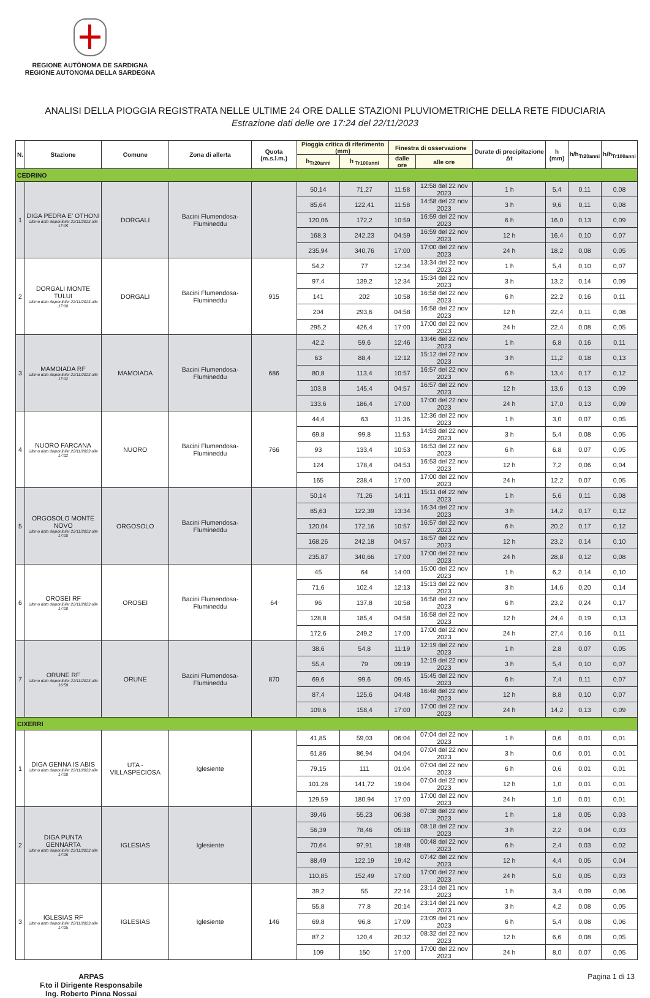REGIONE AUTÒNOMA DE SARDIGNA
REGIONE AUTONOMA DELLA SARDEGNA
ANALISI DELLA PIOGGIA REGISTRATA NELLE ULTIME 24 ORE DALLE STAZIONI PLUVIOMETRICHE DELLA RETE FIDUCIARIA
Estrazione dati delle ore 17:24 del 22/11/2023
| N. | Stazione | Comune | Zona di allerta | Quota (m.s.l.m.) | Pioggia critica di riferimento (mm) | | Finestra di osservazione | | Durate di precipitazione Δt | h (mm) | h/h<sub>Tr20anni</sub> | h/h<sub>Tr100anni</sub> |
| --- | --- | --- | --- | --- | --- | --- | --- | --- | --- | --- | --- | --- |
| | | | | | h<sub>Tr20anni</sub> | h <sub>Tr100anni</sub> | dalle ore | alle ore | | | | |
| CEDRINO | | | | | | | | | | | | |
| 1 | DIGA PEDRA E' OTHONI Ultimo dato disponibile: 22/11/2023 alle 17:05 | DORGALI | Bacini Flumendosa-Flumineddu | | 50,14 | 71,27 | 11:58 | 12:58 del 22 nov 2023 | 1 h | 5,4 | 0,11 | 0,08 |
| | | | | | 85,64 | 122,41 | 11:58 | 14:58 del 22 nov 2023 | 3 h | 9,6 | 0,11 | 0,08 |
| | | | | | 120,06 | 172,2 | 10:59 | 16:59 del 22 nov 2023 | 6 h | 16,0 | 0,13 | 0,09 |
| | | | | | 168,3 | 242,23 | 04:59 | 16:59 del 22 nov 2023 | 12 h | 16,4 | 0,10 | 0,07 |
| | | | | | 235,94 | 340,76 | 17:00 | 17:00 del 22 nov 2023 | 24 h | 18,2 | 0,08 | 0,05 |
| 2 | DORGALI MONTE TULUI Ultimo dato disponibile: 22/11/2023 alle 17:00 | DORGALI | Bacini Flumendosa-Flumineddu | 915 | 54,2 | 77 | 12:34 | 13:34 del 22 nov 2023 | 1 h | 5,4 | 0,10 | 0,07 |
| | | | | | 97,4 | 139,2 | 12:34 | 15:34 del 22 nov 2023 | 3 h | 13,2 | 0,14 | 0,09 |
| | | | | | 141 | 202 | 10:58 | 16:58 del 22 nov 2023 | 6 h | 22,2 | 0,16 | 0,11 |
| | | | | | 204 | 293,6 | 04:58 | 16:58 del 22 nov 2023 | 12 h | 22,4 | 0,11 | 0,08 |
| | | | | | 295,2 | 426,4 | 17:00 | 17:00 del 22 nov 2023 | 24 h | 22,4 | 0,08 | 0,05 |
| 3 | MAMOIADA RF Ultimo dato disponibile: 22/11/2023 alle 17:02 | MAMOIADA | Bacini Flumendosa-Flumineddu | 686 | 42,2 | 59,6 | 12:46 | 13:46 del 22 nov 2023 | 1 h | 6,8 | 0,16 | 0,11 |
| | | | | | 63 | 88,4 | 12:12 | 15:12 del 22 nov 2023 | 3 h | 11,2 | 0,18 | 0,13 |
| | | | | | 80,8 | 113,4 | 10:57 | 16:57 del 22 nov 2023 | 6 h | 13,4 | 0,17 | 0,12 |
| | | | | | 103,8 | 145,4 | 04:57 | 16:57 del 22 nov 2023 | 12 h | 13,6 | 0,13 | 0,09 |
| | | | | | 133,6 | 186,4 | 17:00 | 17:00 del 22 nov 2023 | 24 h | 17,0 | 0,13 | 0,09 |
| 4 | NUORO FARCANA Ultimo dato disponibile: 22/11/2023 alle 17:02 | NUORO | Bacini Flumendosa-Flumineddu | 766 | 44,4 | 63 | 11:36 | 12:36 del 22 nov 2023 | 1 h | 3,0 | 0,07 | 0,05 |
| | | | | | 69,8 | 99,8 | 11:53 | 14:53 del 22 nov 2023 | 3 h | 5,4 | 0,08 | 0,05 |
| | | | | | 93 | 133,4 | 10:53 | 16:53 del 22 nov 2023 | 6 h | 6,8 | 0,07 | 0,05 |
| | | | | | 124 | 178,4 | 04:53 | 16:53 del 22 nov 2023 | 12 h | 7,2 | 0,06 | 0,04 |
| | | | | | 165 | 238,4 | 17:00 | 17:00 del 22 nov 2023 | 24 h | 12,2 | 0,07 | 0,05 |
| 5 | ORGOSOLO MONTE NOVO Ultimo dato disponibile: 22/11/2023 alle 17:00 | ORGOSOLO | Bacini Flumendosa-Flumineddu | | 50,14 | 71,26 | 14:11 | 15:11 del 22 nov 2023 | 1 h | 5,6 | 0,11 | 0,08 |
| | | | | | 85,63 | 122,39 | 13:34 | 16:34 del 22 nov 2023 | 3 h | 14,2 | 0,17 | 0,12 |
| | | | | | 120,04 | 172,16 | 10:57 | 16:57 del 22 nov 2023 | 6 h | 20,2 | 0,17 | 0,12 |
| | | | | | 168,26 | 242,18 | 04:57 | 16:57 del 22 nov 2023 | 12 h | 23,2 | 0,14 | 0,10 |
| | | | | | 235,87 | 340,66 | 17:00 | 17:00 del 22 nov 2023 | 24 h | 28,8 | 0,12 | 0,08 |
| 6 | OROSEI RF Ultimo dato disponibile: 22/11/2023 alle 17:00 | OROSEI | Bacini Flumendosa-Flumineddu | 64 | 45 | 64 | 14:00 | 15:00 del 22 nov 2023 | 1 h | 6,2 | 0,14 | 0,10 |
| | | | | | 71,6 | 102,4 | 12:13 | 15:13 del 22 nov 2023 | 3 h | 14,6 | 0,20 | 0,14 |
| | | | | | 96 | 137,8 | 10:58 | 16:58 del 22 nov 2023 | 6 h | 23,2 | 0,24 | 0,17 |
| | | | | | 128,8 | 185,4 | 04:58 | 16:58 del 22 nov 2023 | 12 h | 24,4 | 0,19 | 0,13 |
| | | | | | 172,6 | 249,2 | 17:00 | 17:00 del 22 nov 2023 | 24 h | 27,4 | 0,16 | 0,11 |
| 7 | ORUNE RF Ultimo dato disponibile: 22/11/2023 alle 16:59 | ORUNE | Bacini Flumendosa-Flumineddu | 870 | 38,6 | 54,8 | 11:19 | 12:19 del 22 nov 2023 | 1 h | 2,8 | 0,07 | 0,05 |
| | | | | | 55,4 | 79 | 09:19 | 12:19 del 22 nov 2023 | 3 h | 5,4 | 0,10 | 0,07 |
| | | | | | 69,6 | 99,6 | 09:45 | 15:45 del 22 nov 2023 | 6 h | 7,4 | 0,11 | 0,07 |
| | | | | | 87,4 | 125,6 | 04:48 | 16:48 del 22 nov 2023 | 12 h | 8,8 | 0,10 | 0,07 |
| | | | | | 109,6 | 158,4 | 17:00 | 17:00 del 22 nov 2023 | 24 h | 14,2 | 0,13 | 0,09 |
| CIXERRI | | | | | | | | | | | | |
| 1 | DIGA GENNA IS ABIS Ultimo dato disponibile: 22/11/2023 alle 17:00 | UTA - VILLASPECIOSA | Iglesiente | | 41,85 | 59,03 | 06:04 | 07:04 del 22 nov 2023 | 1 h | 0,6 | 0,01 | 0,01 |
| | | | | | 61,86 | 86,94 | 04:04 | 07:04 del 22 nov 2023 | 3 h | 0,6 | 0,01 | 0,01 |
| | | | | | 79,15 | 111 | 01:04 | 07:04 del 22 nov 2023 | 6 h | 0,6 | 0,01 | 0,01 |
| | | | | | 101,28 | 141,72 | 19:04 | 07:04 del 22 nov 2023 | 12 h | 1,0 | 0,01 | 0,01 |
| | | | | | 129,59 | 180,94 | 17:00 | 17:00 del 22 nov 2023 | 24 h | 1,0 | 0,01 | 0,01 |
| 2 | DIGA PUNTA GENNARTA Ultimo dato disponibile: 22/11/2023 alle 17:05 | IGLESIAS | Iglesiente | | 39,46 | 55,23 | 06:38 | 07:38 del 22 nov 2023 | 1 h | 1,8 | 0,05 | 0,03 |
| | | | | | 56,39 | 78,46 | 05:18 | 08:18 del 22 nov 2023 | 3 h | 2,2 | 0,04 | 0,03 |
| | | | | | 70,64 | 97,91 | 18:48 | 00:48 del 22 nov 2023 | 6 h | 2,4 | 0,03 | 0,02 |
| | | | | | 88,49 | 122,19 | 19:42 | 07:42 del 22 nov 2023 | 12 h | 4,4 | 0,05 | 0,04 |
| | | | | | 110,85 | 152,49 | 17:00 | 17:00 del 22 nov 2023 | 24 h | 5,0 | 0,05 | 0,03 |
| 3 | IGLESIAS RF Ultimo dato disponibile: 22/11/2023 alle 17:05 | IGLESIAS | Iglesiente | 146 | 39,2 | 55 | 22:14 | 23:14 del 21 nov 2023 | 1 h | 3,4 | 0,09 | 0,06 |
| | | | | | 55,8 | 77,8 | 20:14 | 23:14 del 21 nov 2023 | 3 h | 4,2 | 0,08 | 0,05 |
| | | | | | 69,8 | 96,8 | 17:09 | 23:09 del 21 nov 2023 | 6 h | 5,4 | 0,08 | 0,06 |
| | | | | | 87,2 | 120,4 | 20:32 | 08:32 del 22 nov 2023 | 12 h | 6,6 | 0,08 | 0,05 |
| | | | | | 109 | 150 | 17:00 | 17:00 del 22 nov 2023 | 24 h | 8,0 | 0,07 | 0,05 |
ARPAS
F.to il Dirigente Responsabile
Ing. Roberto Pinna Nossai
Pagina 1 di 13